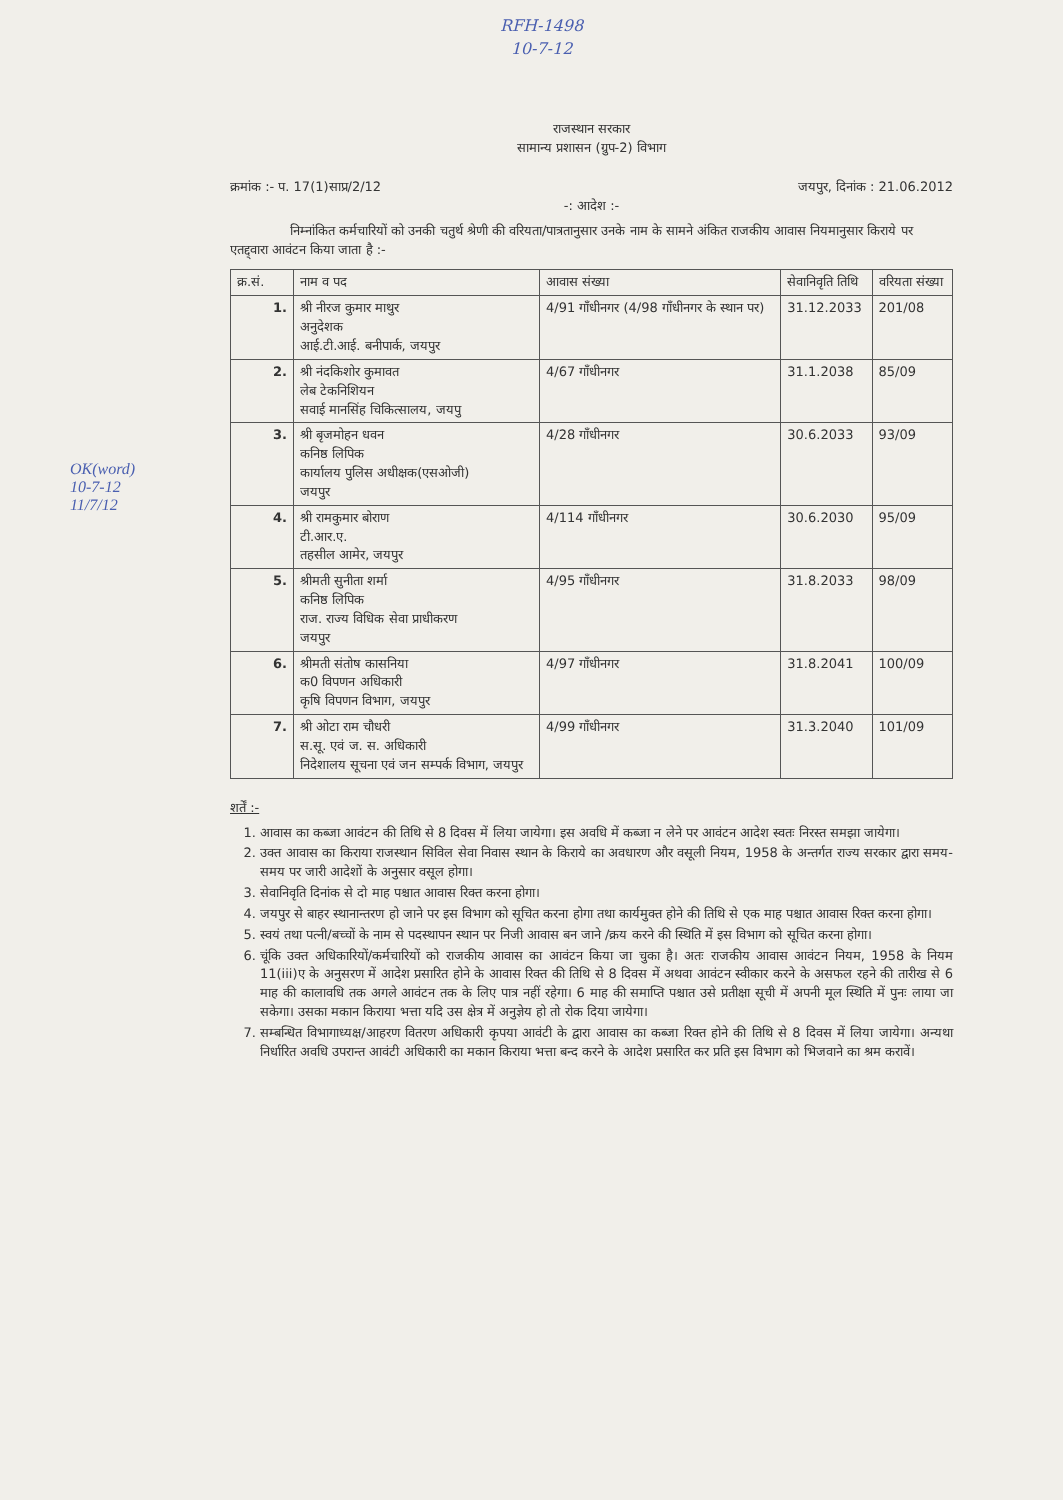RFH-1498
10-7-12
राजस्थान सरकार
सामान्य प्रशासन (ग्रुप-2) विभाग
क्रमांक :- प. 17(1)साप्र/2/12 जयपुर, दिनांक : 21.06.2012
-: आदेश :-
निम्नांकित कर्मचारियों को उनकी चतुर्थ श्रेणी की वरियता/पात्रतानुसार उनके नाम के सामने अंकित राजकीय आवास नियमानुसार किराये पर एतद्द्वारा आवंटन किया जाता है :-
| क्र.सं. | नाम व पद | आवास संख्या | सेवानिवृति तिथि | वरियता संख्या |
| --- | --- | --- | --- | --- |
| 1. | श्री नीरज कुमार माथुर अनुदेशक आई.टी.आई. बनीपार्क, जयपुर | 4/91 गाँधीनगर (4/98 गाँधीनगर के स्थान पर) | 31.12.2033 | 201/08 |
| 2. | श्री नंदकिशोर कुमावत लेब टेकनिशियन सवाई मानसिंह चिकित्सालय, जयपु | 4/67 गाँधीनगर | 31.1.2038 | 85/09 |
| 3. | श्री बृजमोहन धवन कनिष्ठ लिपिक कार्यालय पुलिस अधीक्षक(एसओजी) जयपुर | 4/28 गाँधीनगर | 30.6.2033 | 93/09 |
| 4. | श्री रामकुमार बोराण टी.आर.ए. तहसील आमेर, जयपुर | 4/114 गाँधीनगर | 30.6.2030 | 95/09 |
| 5. | श्रीमती सुनीता शर्मा कनिष्ठ लिपिक राज. राज्य विधिक सेवा प्राधीकरण जयपुर | 4/95 गाँधीनगर | 31.8.2033 | 98/09 |
| 6. | श्रीमती संतोष कासनिया क0 विपणन अधिकारी कृषि विपणन विभाग, जयपुर | 4/97 गाँधीनगर | 31.8.2041 | 100/09 |
| 7. | श्री ओटा राम चौधरी स.सू. एवं ज. स. अधिकारी निदेशालय सूचना एवं जन सम्पर्क विभाग, जयपुर | 4/99 गाँधीनगर | 31.3.2040 | 101/09 |
शर्तें :-
1. आवास का कब्जा आवंटन की तिथि से 8 दिवस में लिया जायेगा। इस अवधि में कब्जा न लेने पर आवंटन आदेश स्वतः निरस्त समझा जायेगा।
2. उक्त आवास का किराया राजस्थान सिविल सेवा निवास स्थान के किराये का अवधारण और वसूली नियम, 1958 के अन्तर्गत राज्य सरकार द्वारा समय-समय पर जारी आदेशों के अनुसार वसूल होगा।
3. सेवानिवृति दिनांक से दो माह पश्चात आवास रिक्त करना होगा।
4. जयपुर से बाहर स्थानान्तरण हो जाने पर इस विभाग को सूचित करना होगा तथा कार्यमुक्त होने की तिथि से एक माह पश्चात आवास रिक्त करना होगा।
5. स्वयं तथा पत्नी/बच्चों के नाम से पदस्थापन स्थान पर निजी आवास बन जाने /क्रय करने की स्थिति में इस विभाग को सूचित करना होगा।
6. चूंकि उक्त अधिकारियों/कर्मचारियों को राजकीय आवास का आवंटन किया जा चुका है। अतः राजकीय आवास आवंटन नियम, 1958 के नियम 11(iii)ए के अनुसरण में आदेश प्रसारित होने के आवास रिक्त की तिथि से 8 दिवस में अथवा आवंटन स्वीकार करने के असफल रहने की तारीख से 6 माह की कालावधि तक अगले आवंटन तक के लिए पात्र नहीं रहेगा। 6 माह की समाप्ति पश्चात उसे प्रतीक्षा सूची में अपनी मूल स्थिति में पुनः लाया जा सकेगा। उसका मकान किराया भत्ता यदि उस क्षेत्र में अनुज्ञेय हो तो रोक दिया जायेगा।
7. सम्बन्धित विभागाध्यक्ष/आहरण वितरण अधिकारी कृपया आवंटी के द्वारा आवास का कब्जा रिक्त होने की तिथि से 8 दिवस में लिया जायेगा। अन्यथा निर्धारित अवधि उपरान्त आवंटी अधिकारी का मकान किराया भत्ता बन्द करने के आदेश प्रसारित कर प्रति इस विभाग को भिजवाने का श्रम करावें।
OK(word)
10-7-12
11/7/12